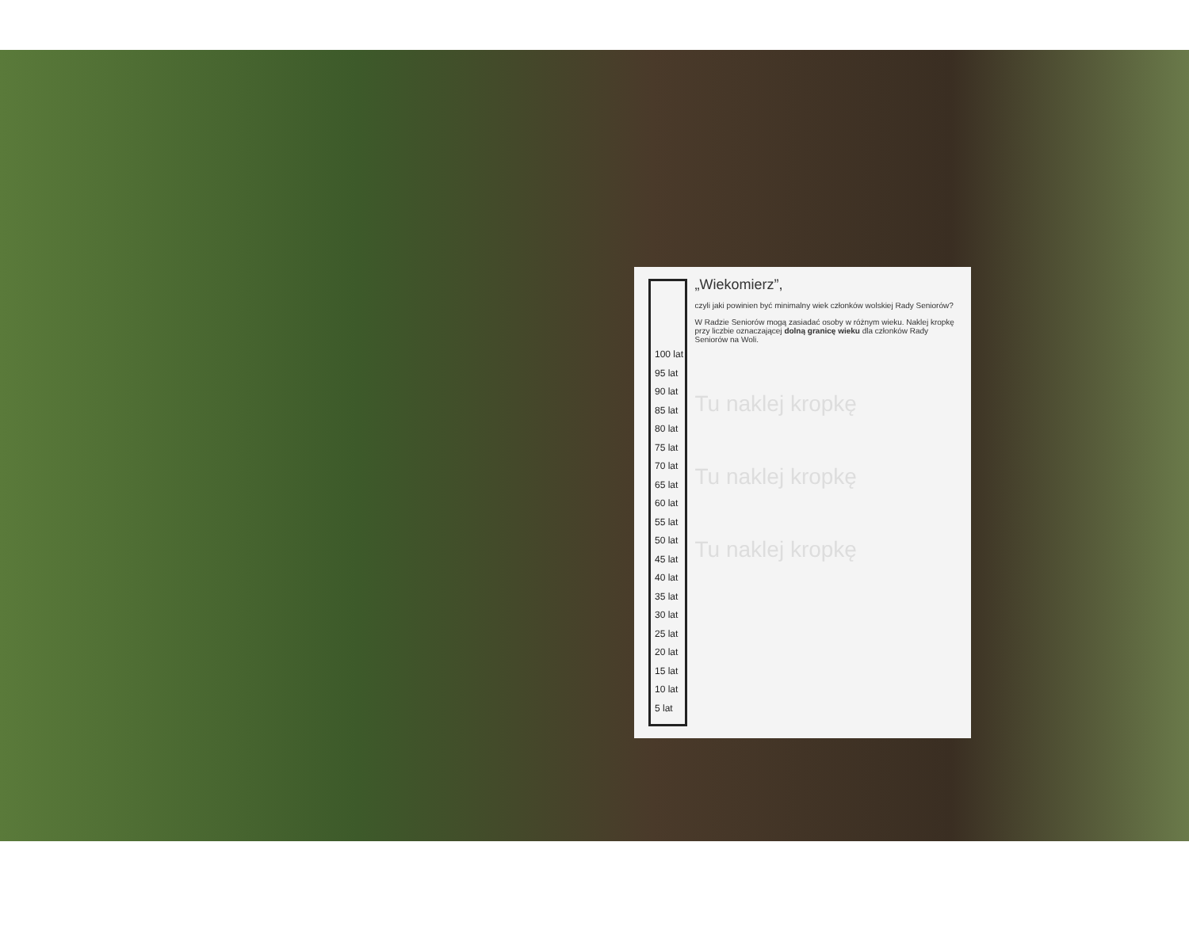100 lat
95 lat
90 lat
85 lat
80 lat
75 lat
70 lat
65 lat
60 lat
55 lat
50 lat
45 lat
40 lat
35 lat
30 lat
25 lat
20 lat
15 lat
10 lat
5 lat
„Wiekomierz”,
czyli jaki powinien być minimalny wiek członków wolskiej Rady Seniorów?
W Radzie Seniorów mogą zasiadać osoby w różnym wieku. Naklej kropkę przy liczbie oznaczającej dolną granicę wieku dla członków Rady Seniorów na Woli.
Tu naklej kropkę
Tu naklej kropkę
Tu naklej kropkę